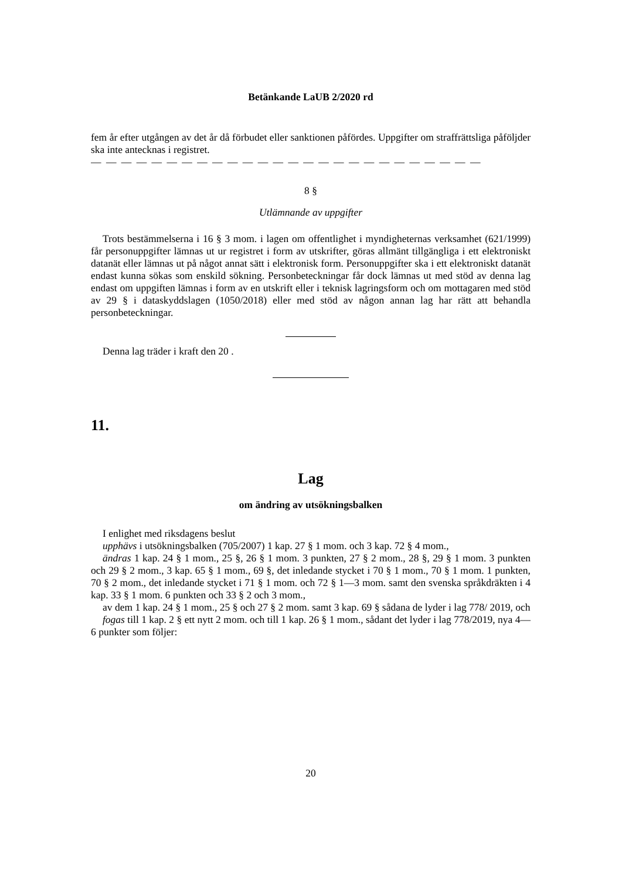Betänkande LaUB 2/2020 rd
fem år efter utgången av det år då förbudet eller sanktionen påfördes. Uppgifter om straffrättsliga påföljder ska inte antecknas i registret.
— — — — — — — — — — — — — — — — — — — — — — — — — —
8 §
Utlämnande av uppgifter
Trots bestämmelserna i 16 § 3 mom. i lagen om offentlighet i myndigheternas verksamhet (621/1999) får personuppgifter lämnas ut ur registret i form av utskrifter, göras allmänt tillgängliga i ett elektroniskt datanät eller lämnas ut på något annat sätt i elektronisk form. Personuppgifter ska i ett elektroniskt datanät endast kunna sökas som enskild sökning. Personbeteckningar får dock lämnas ut med stöd av denna lag endast om uppgiften lämnas i form av en utskrift eller i teknisk lagringsform och om mottagaren med stöd av 29 § i dataskyddslagen (1050/2018) eller med stöd av någon annan lag har rätt att behandla personbeteckningar.
Denna lag träder i kraft den 20 .
11.
Lag
om ändring av utsökningsbalken
I enlighet med riksdagens beslut
upphävs i utsökningsbalken (705/2007) 1 kap. 27 § 1 mom. och 3 kap. 72 § 4 mom.,
ändras 1 kap. 24 § 1 mom., 25 §, 26 § 1 mom. 3 punkten, 27 § 2 mom., 28 §, 29 § 1 mom. 3 punkten och 29 § 2 mom., 3 kap. 65 § 1 mom., 69 §, det inledande stycket i 70 § 1 mom., 70 § 1 mom. 1 punkten, 70 § 2 mom., det inledande stycket i 71 § 1 mom. och 72 § 1—3 mom. samt den svenska språkdräkten i 4 kap. 33 § 1 mom. 6 punkten och 33 § 2 och 3 mom.,
av dem 1 kap. 24 § 1 mom., 25 § och 27 § 2 mom. samt 3 kap. 69 § sådana de lyder i lag 778/ 2019, och
fogas till 1 kap. 2 § ett nytt 2 mom. och till 1 kap. 26 § 1 mom., sådant det lyder i lag 778/2019, nya 4—6 punkter som följer:
20